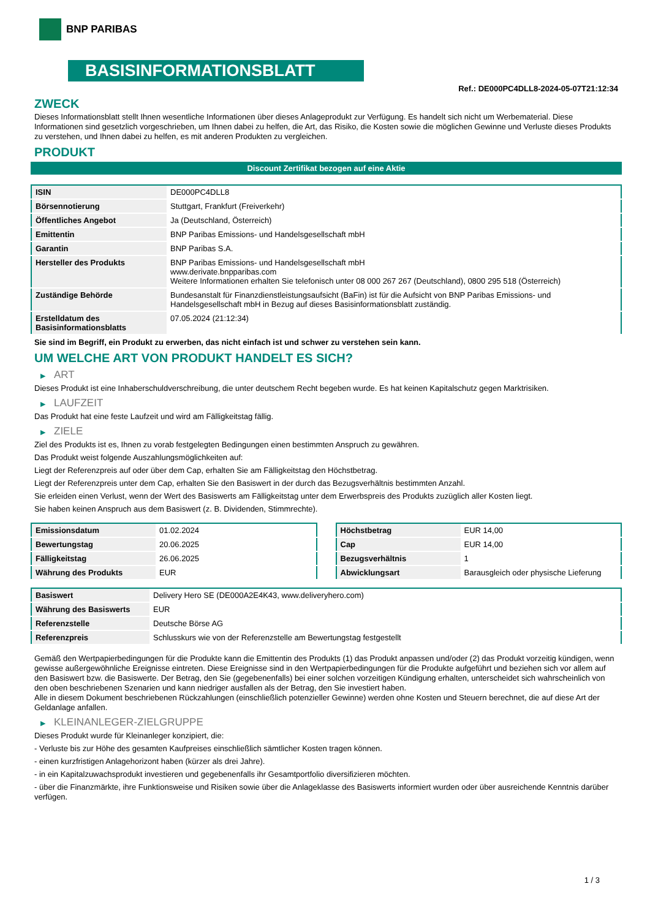BNP PARIBAS
BASISINFORMATIONSBLATT
Ref.: DE000PC4DLL8-2024-05-07T21:12:34
ZWECK
Dieses Informationsblatt stellt Ihnen wesentliche Informationen über dieses Anlageprodukt zur Verfügung. Es handelt sich nicht um Werbematerial. Diese Informationen sind gesetzlich vorgeschrieben, um Ihnen dabei zu helfen, die Art, das Risiko, die Kosten sowie die möglichen Gewinne und Verluste dieses Produkts zu verstehen, und Ihnen dabei zu helfen, es mit anderen Produkten zu vergleichen.
PRODUKT
Discount Zertifikat bezogen auf eine Aktie
| ISIN | DE000PC4DLL8 |
| Börsennotierung | Stuttgart, Frankfurt (Freiverkehr) |
| Öffentliches Angebot | Ja (Deutschland, Österreich) |
| Emittentin | BNP Paribas Emissions- und Handelsgesellschaft mbH |
| Garantin | BNP Paribas S.A. |
| Hersteller des Produkts | BNP Paribas Emissions- und Handelsgesellschaft mbH www.derivate.bnpparibas.com Weitere Informationen erhalten Sie telefonisch unter 08 000 267 267 (Deutschland), 0800 295 518 (Österreich) |
| Zuständige Behörde | Bundesanstalt für Finanzdienstleistungsaufsicht (BaFin) ist für die Aufsicht von BNP Paribas Emissions- und Handelsgesellschaft mbH in Bezug auf dieses Basisinformationsblatt zuständig. |
| Erstelldatum des Basisinformationsblatts | 07.05.2024 (21:12:34) |
Sie sind im Begriff, ein Produkt zu erwerben, das nicht einfach ist und schwer zu verstehen sein kann.
UM WELCHE ART VON PRODUKT HANDELT ES SICH?
▶ ART
Dieses Produkt ist eine Inhaberschuldverschreibung, die unter deutschem Recht begeben wurde. Es hat keinen Kapitalschutz gegen Marktrisiken.
▶ LAUFZEIT
Das Produkt hat eine feste Laufzeit und wird am Fälligkeitstag fällig.
▶ ZIELE
Ziel des Produkts ist es, Ihnen zu vorab festgelegten Bedingungen einen bestimmten Anspruch zu gewähren.
Das Produkt weist folgende Auszahlungsmöglichkeiten auf:
Liegt der Referenzpreis auf oder über dem Cap, erhalten Sie am Fälligkeitstag den Höchstbetrag.
Liegt der Referenzpreis unter dem Cap, erhalten Sie den Basiswert in der durch das Bezugsverhältnis bestimmten Anzahl.
Sie erleiden einen Verlust, wenn der Wert des Basiswerts am Fälligkeitstag unter dem Erwerbspreis des Produkts zuzüglich aller Kosten liegt.
Sie haben keinen Anspruch aus dem Basiswert (z. B. Dividenden, Stimmrechte).
| Emissionsdatum | 01.02.2024 |
| Bewertungstag | 20.06.2025 |
| Fälligkeitstag | 26.06.2025 |
| Währung des Produkts | EUR |
| Höchstbetrag | EUR 14,00 |
| Cap | EUR 14,00 |
| Bezugsverhältnis | 1 |
| Abwicklungsart | Barausgleich oder physische Lieferung |
| Basiswert | Delivery Hero SE (DE000A2E4K43, www.deliveryhero.com) |
| Währung des Basiswerts | EUR |
| Referenzstelle | Deutsche Börse AG |
| Referenzpreis | Schlusskurs wie von der Referenzstelle am Bewertungstag festgestellt |
Gemäß den Wertpapierbedingungen für die Produkte kann die Emittentin des Produkts (1) das Produkt anpassen und/oder (2) das Produkt vorzeitig kündigen, wenn gewisse außergewöhnliche Ereignisse eintreten. Diese Ereignisse sind in den Wertpapierbedingungen für die Produkte aufgeführt und beziehen sich vor allem auf den Basiswert bzw. die Basiswerte. Der Betrag, den Sie (gegebenenfalls) bei einer solchen vorzeitigen Kündigung erhalten, unterscheidet sich wahrscheinlich von den oben beschriebenen Szenarien und kann niedriger ausfallen als der Betrag, den Sie investiert haben.
Alle in diesem Dokument beschriebenen Rückzahlungen (einschließlich potenzieller Gewinne) werden ohne Kosten und Steuern berechnet, die auf diese Art der Geldanlage anfallen.
▶ KLEINANLEGER-ZIELGRUPPE
Dieses Produkt wurde für Kleinanleger konzipiert, die:
- Verluste bis zur Höhe des gesamten Kaufpreises einschließlich sämtlicher Kosten tragen können.
- einen kurzfristigen Anlagehorizont haben (kürzer als drei Jahre).
- in ein Kapitalzuwachsprodukt investieren und gegebenenfalls ihr Gesamtportfolio diversifizieren möchten.
- über die Finanzmärkte, ihre Funktionsweise und Risiken sowie über die Anlageklasse des Basiswerts informiert wurden oder über ausreichende Kenntnis darüber verfügen.
1 / 3